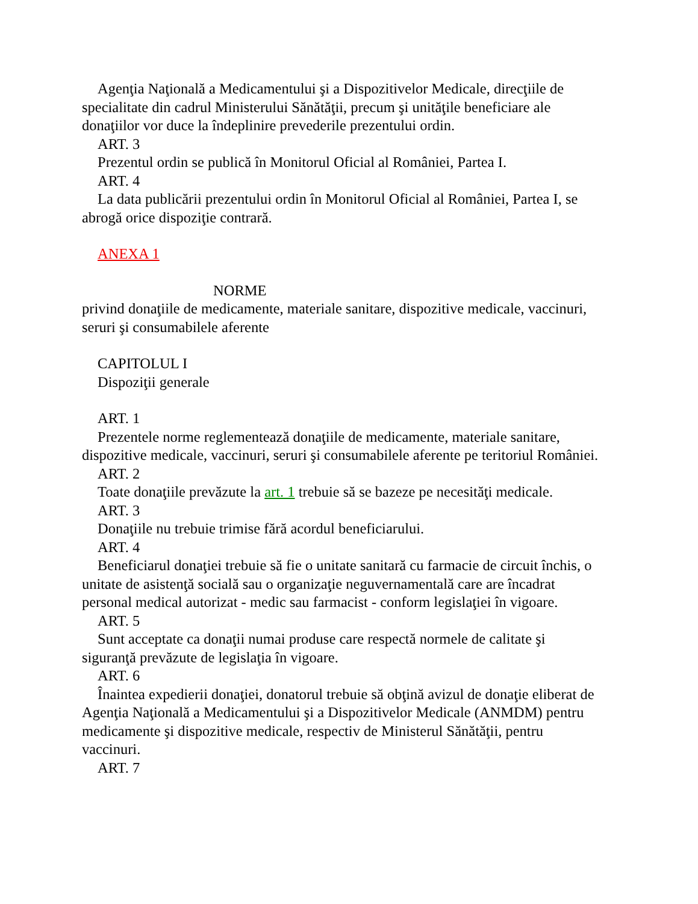Agenţia Naţională a Medicamentului şi a Dispozitivelor Medicale, direcţiile de specialitate din cadrul Ministerului Sănătăţii, precum şi unităţile beneficiare ale donaţiilor vor duce la îndeplinire prevederile prezentului ordin.
ART. 3
Prezentul ordin se publică în Monitorul Oficial al României, Partea I.
ART. 4
La data publicării prezentului ordin în Monitorul Oficial al României, Partea I, se abrogă orice dispoziţie contrară.
ANEXA 1
NORME
privind donaţiile de medicamente, materiale sanitare, dispozitive medicale, vaccinuri, seruri şi consumabilele aferente
CAPITOLUL I
Dispoziţii generale
ART. 1
Prezentele norme reglementează donaţiile de medicamente, materiale sanitare, dispozitive medicale, vaccinuri, seruri şi consumabilele aferente pe teritoriul României.
ART. 2
Toate donaţiile prevăzute la art. 1 trebuie să se bazeze pe necesităţi medicale.
ART. 3
Donaţiile nu trebuie trimise fără acordul beneficiarului.
ART. 4
Beneficiarul donaţiei trebuie să fie o unitate sanitară cu farmacie de circuit închis, o unitate de asistenţă socială sau o organizaţie neguvernamentală care are încadrat personal medical autorizat - medic sau farmacist - conform legislaţiei în vigoare.
ART. 5
Sunt acceptate ca donaţii numai produse care respectă normele de calitate şi siguranţă prevăzute de legislaţia în vigoare.
ART. 6
Înaintea expedierii donaţiei, donatorul trebuie să obţină avizul de donaţie eliberat de Agenţia Naţională a Medicamentului şi a Dispozitivelor Medicale (ANMDM) pentru medicamente şi dispozitive medicale, respectiv de Ministerul Sănătăţii, pentru vaccinuri.
ART. 7